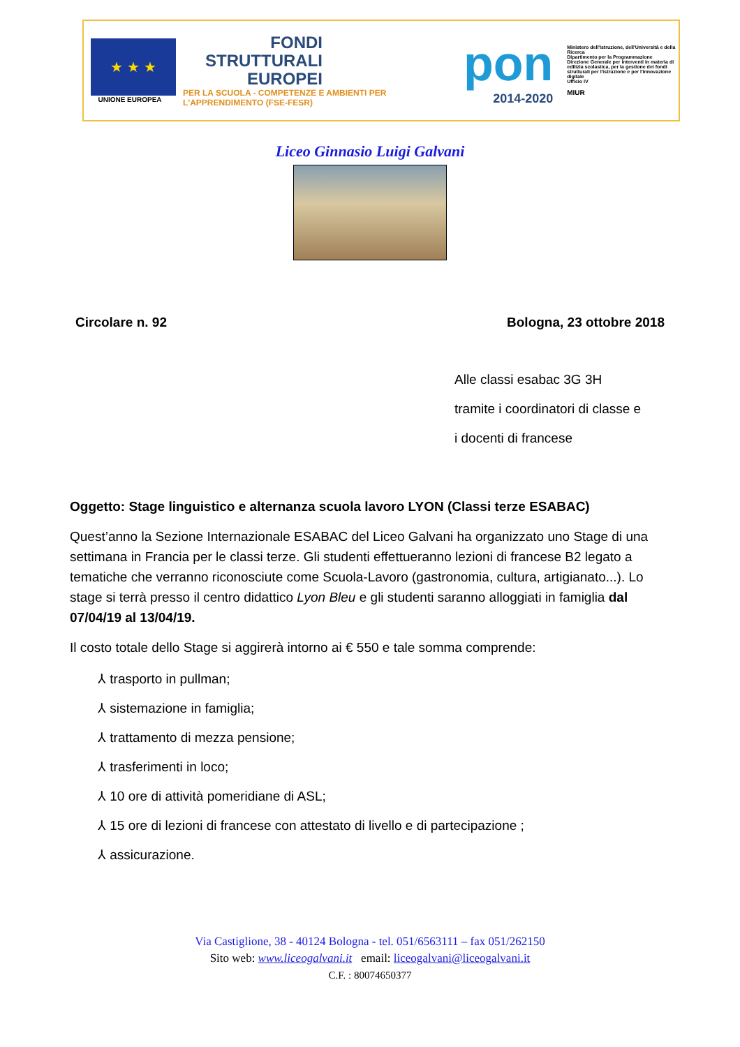★ ★ ★
UNIONE EUROPEA
FONDI
STRUTTURALI
EUROPEI
PER LA SCUOLA - COMPETENZE E AMBIENTI PER L'APPRENDIMENTO (FSE-FESR)
pon
2014-2020
Ministero dell'Istruzione, dell'Università e della Ricerca
Dipartimento per la Programmazione
Direzione Generale per interventi in materia di edilizia scolastica, per la gestione dei fondi strutturali per l'istruzione e per l'innovazione digitale
Ufficio IV
MIUR
Liceo Ginnasio Luigi Galvani
Circolare n. 92 Bologna, 23 ottobre 2018
Alle classi esabac 3G 3H
tramite i coordinatori di classe e
i docenti di francese
Oggetto: Stage linguistico e alternanza scuola lavoro LYON (Classi terze ESABAC)
Quest’anno la Sezione Internazionale ESABAC del Liceo Galvani ha organizzato uno Stage di una settimana in Francia per le classi terze. Gli studenti effettueranno lezioni di francese B2 legato a tematiche che verranno riconosciute come Scuola-Lavoro (gastronomia, cultura, artigianato...). Lo stage si terrà presso il centro didattico Lyon Bleu e gli studenti saranno alloggiati in famiglia dal 07/04/19 al 13/04/19.
Il costo totale dello Stage si aggirerà intorno ai € 550 e tale somma comprende:
⅄ trasporto in pullman;
⅄ sistemazione in famiglia;
⅄ trattamento di mezza pensione;
⅄ trasferimenti in loco;
⅄ 10 ore di attività pomeridiane di ASL;
⅄ 15 ore di lezioni di francese con attestato di livello e di partecipazione ;
⅄ assicurazione.
Via Castiglione, 38 - 40124 Bologna - tel. 051/6563111 – fax 051/262150
Sito web: www.liceogalvani.it email: liceogalvani@liceogalvani.it
C.F. : 80074650377